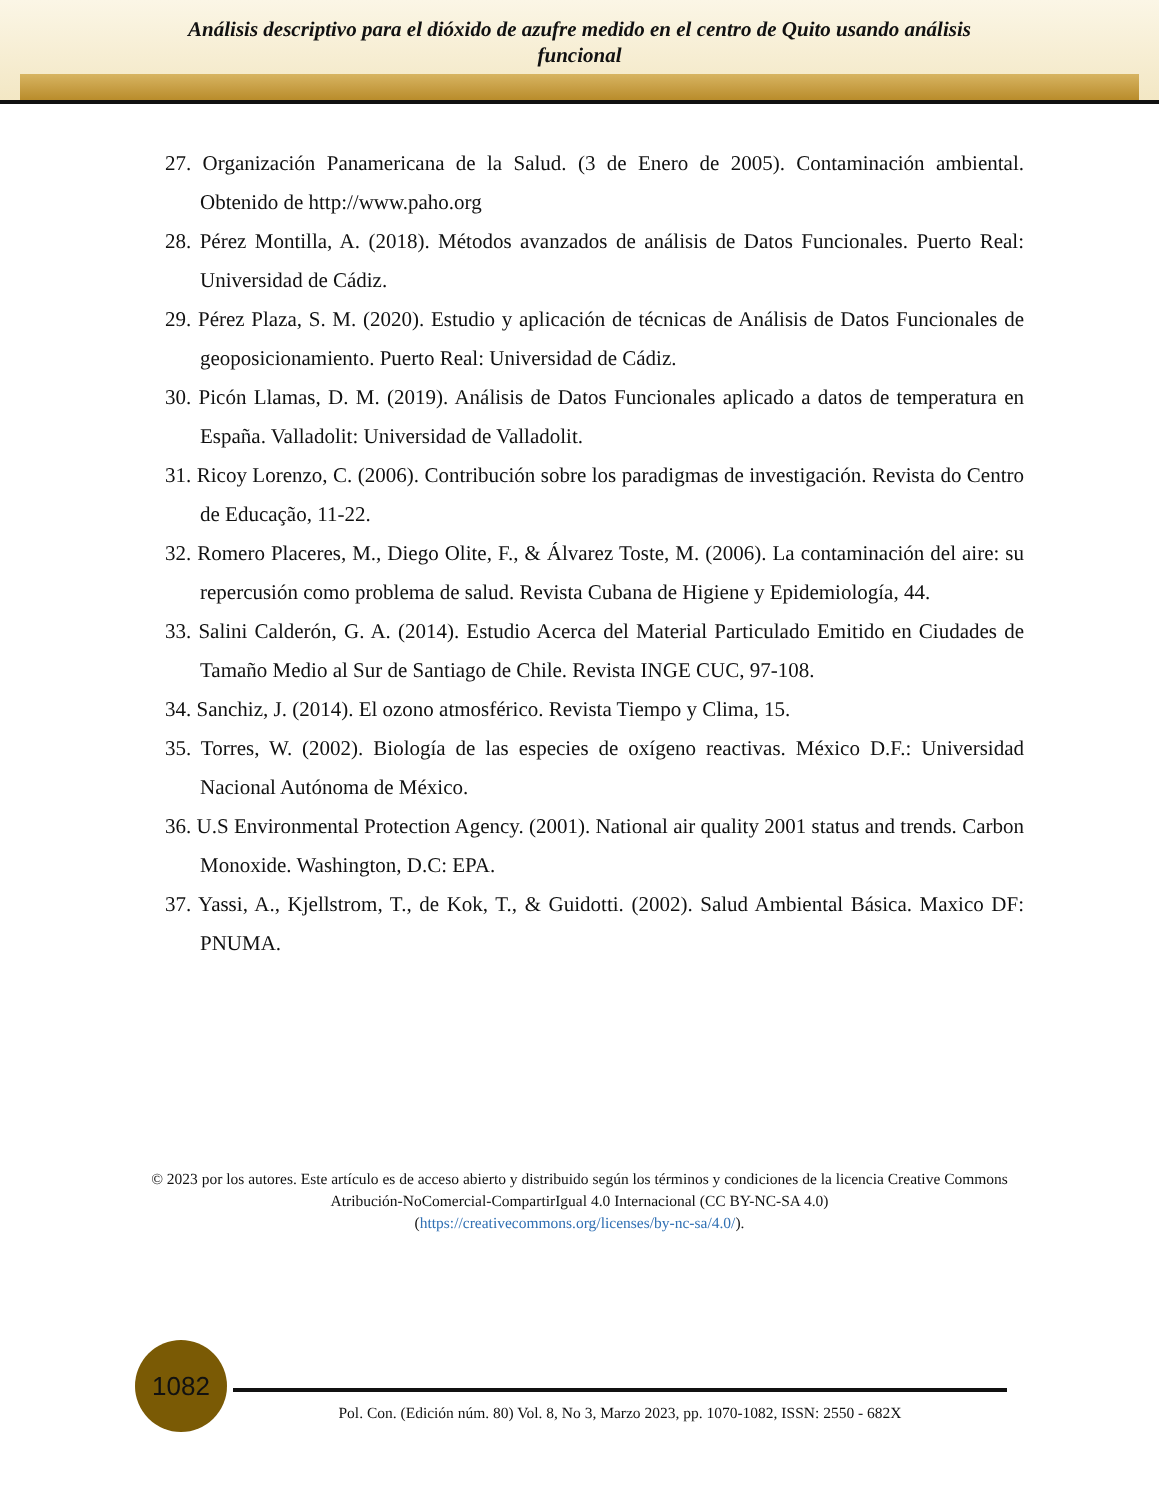Análisis descriptivo para el dióxido de azufre medido en el centro de Quito usando análisis
funcional
27. Organización Panamericana de la Salud. (3 de Enero de 2005). Contaminación ambiental. Obtenido de http://www.paho.org
28. Pérez Montilla, A. (2018). Métodos avanzados de análisis de Datos Funcionales. Puerto Real: Universidad de Cádiz.
29. Pérez Plaza, S. M. (2020). Estudio y aplicación de técnicas de Análisis de Datos Funcionales de geoposicionamiento. Puerto Real: Universidad de Cádiz.
30. Picón Llamas, D. M. (2019). Análisis de Datos Funcionales aplicado a datos de temperatura en España. Valladolit: Universidad de Valladolit.
31. Ricoy Lorenzo, C. (2006). Contribución sobre los paradigmas de investigación. Revista do Centro de Educação, 11-22.
32. Romero Placeres, M., Diego Olite, F., & Álvarez Toste, M. (2006). La contaminación del aire: su repercusión como problema de salud. Revista Cubana de Higiene y Epidemiología, 44.
33. Salini Calderón, G. A. (2014). Estudio Acerca del Material Particulado Emitido en Ciudades de Tamaño Medio al Sur de Santiago de Chile. Revista INGE CUC, 97-108.
34. Sanchiz, J. (2014). El ozono atmosférico. Revista Tiempo y Clima, 15.
35. Torres, W. (2002). Biología de las especies de oxígeno reactivas. México D.F.: Universidad Nacional Autónoma de México.
36. U.S Environmental Protection Agency. (2001). National air quality 2001 status and trends. Carbon Monoxide. Washington, D.C: EPA.
37. Yassi, A., Kjellstrom, T., de Kok, T., & Guidotti. (2002). Salud Ambiental Básica. Maxico DF: PNUMA.
© 2023 por los autores. Este artículo es de acceso abierto y distribuido según los términos y condiciones de la licencia Creative Commons Atribución-NoComercial-CompartirIgual 4.0 Internacional (CC BY-NC-SA 4.0)
(https://creativecommons.org/licenses/by-nc-sa/4.0/).
1082
Pol. Con. (Edición núm. 80) Vol. 8, No 3, Marzo 2023, pp. 1070-1082, ISSN: 2550 - 682X